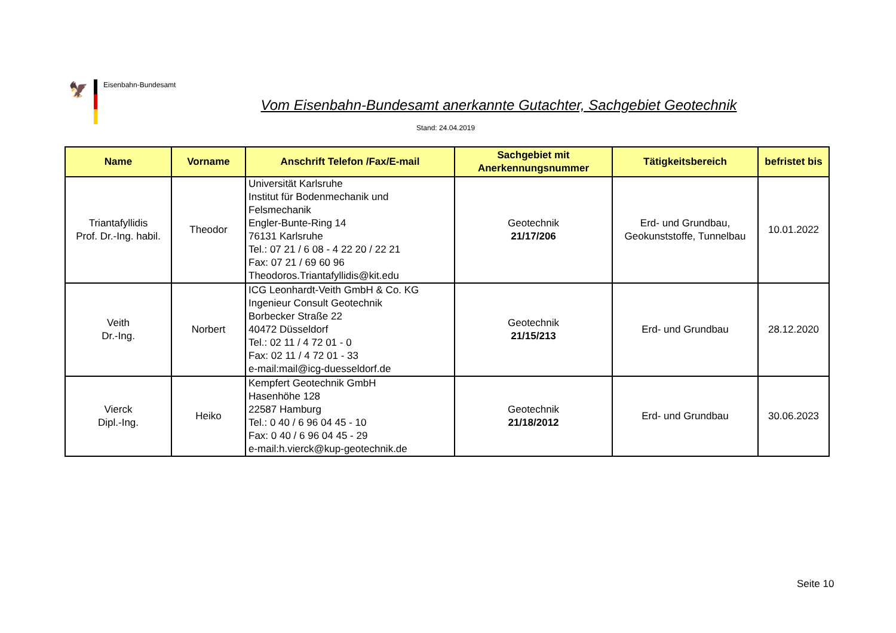🦅
Eisenbahn-Bundesamt
Vom Eisenbahn-Bundesamt anerkannte Gutachter, Sachgebiet Geotechnik
Stand: 24.04.2019
| Name | Vorname | Anschrift Telefon /Fax/E-mail | Sachgebiet mit Anerkennungsnummer | Tätigkeitsbereich | befristet bis |
| --- | --- | --- | --- | --- | --- |
| Triantafyllidis Prof. Dr.-Ing. habil. | Theodor | Universität Karlsruhe Institut für Bodenmechanik und Felsmechanik Engler-Bunte-Ring 14 76131 Karlsruhe Tel.: 07 21 / 6 08 - 4 22 20 / 22 21 Fax: 07 21 / 69 60 96 Theodoros.Triantafyllidis@kit.edu | Geotechnik 21/17/206 | Erd- und Grundbau, Geokunststoffe, Tunnelbau | 10.01.2022 |
| Veith Dr.-Ing. | Norbert | ICG Leonhardt-Veith GmbH & Co. KG Ingenieur Consult Geotechnik Borbecker Straße 22 40472 Düsseldorf Tel.: 02 11 / 4 72 01 - 0 Fax: 02 11 / 4 72 01 - 33 e-mail:mail@icg-duesseldorf.de | Geotechnik 21/15/213 | Erd- und Grundbau | 28.12.2020 |
| Vierck Dipl.-Ing. | Heiko | Kempfert Geotechnik GmbH Hasenhöhe 128 22587 Hamburg Tel.: 0 40 / 6 96 04 45 - 10 Fax: 0 40 / 6 96 04 45 - 29 e-mail:h.vierck@kup-geotechnik.de | Geotechnik 21/18/2012 | Erd- und Grundbau | 30.06.2023 |
Seite 10